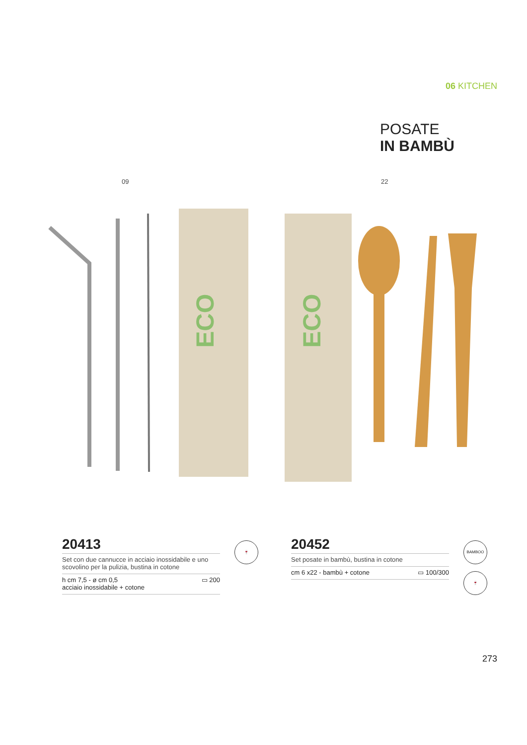06 KITCHEN
POSATE
IN BAMBÙ
09 22
ECO
ECO
20413
Set con due cannucce in acciaio inossidabile e uno scovolino per la pulizia, bustina in cotone
h cm 7,5 - ø cm 0,5
acciaio inossidabile + cotone ▭ 200
🍷
20452
Set posate in bambù, bustina in cotone
cm 6 x22 - bambù + cotone ▭ 100/300
BAMBOO
🍷
273